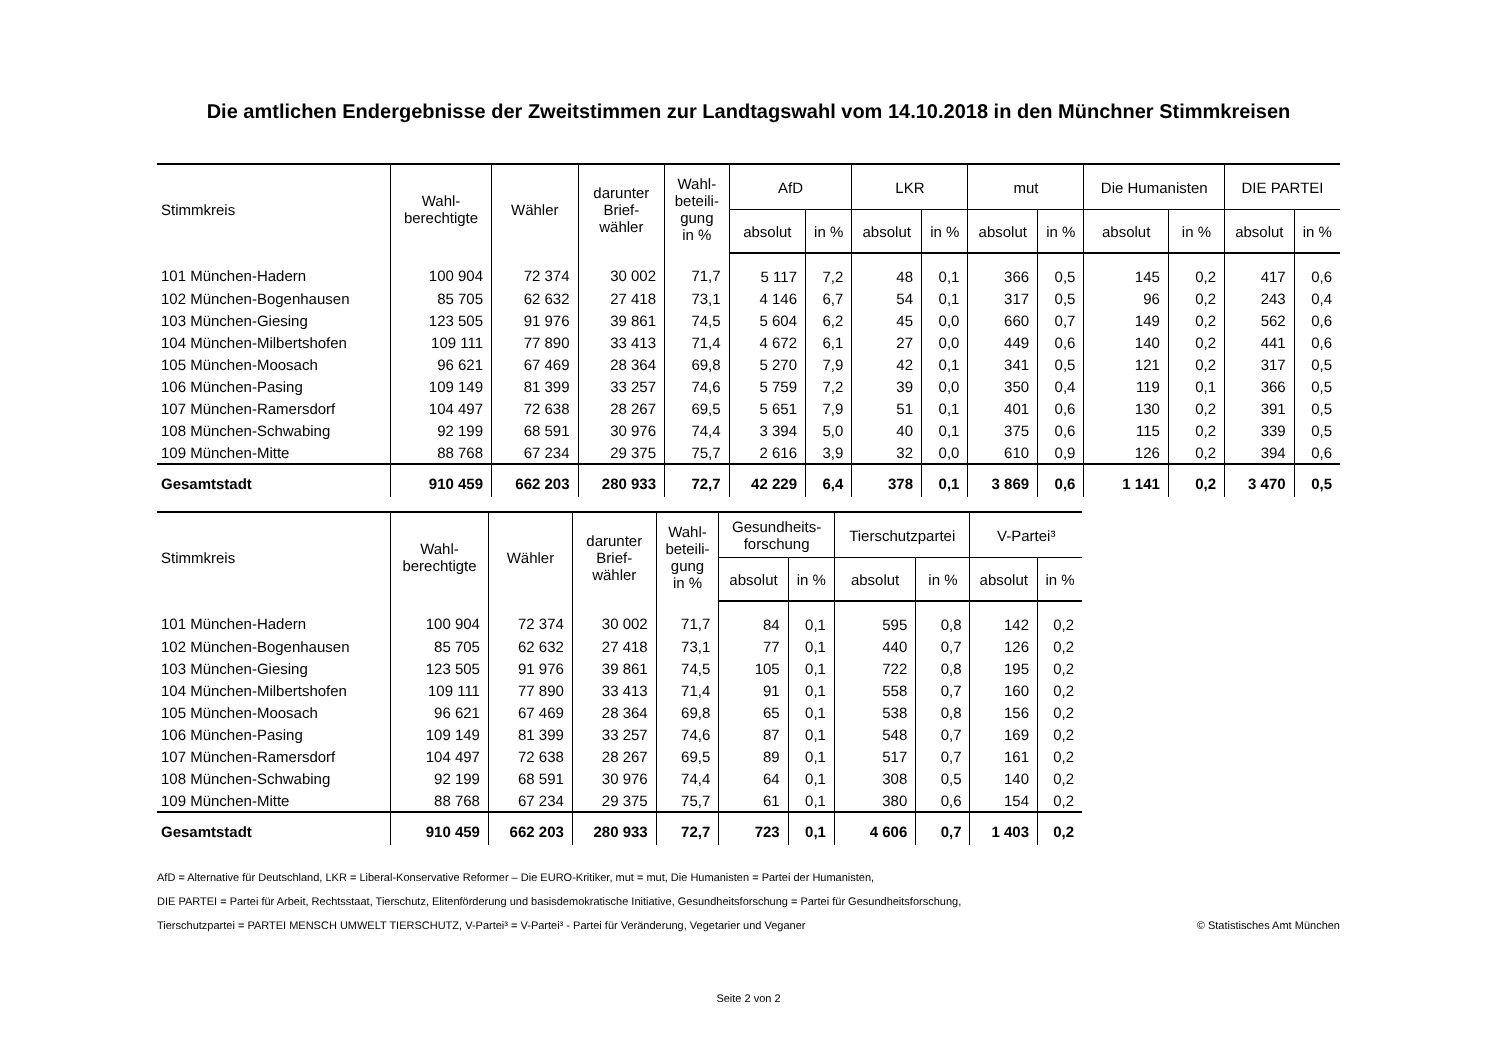Die amtlichen Endergebnisse der Zweitstimmen zur Landtagswahl vom 14.10.2018 in den Münchner Stimmkreisen
| Stimmkreis | Wahl- berechtigte | Wähler | darunter Brief- wähler | Wahl- beteili- gung in % | AfD | | LKR | | mut | | Die Humanisten | | DIE PARTEI | |
| --- | --- | --- | --- | --- | --- | --- | --- | --- | --- | --- | --- | --- | --- | --- |
| | | | | | absolut | in % | absolut | in % | absolut | in % | absolut | in % | absolut | in % |
| 101 München-Hadern | 100 904 | 72 374 | 30 002 | 71,7 | 5 117 | 7,2 | 48 | 0,1 | 366 | 0,5 | 145 | 0,2 | 417 | 0,6 |
| 102 München-Bogenhausen | 85 705 | 62 632 | 27 418 | 73,1 | 4 146 | 6,7 | 54 | 0,1 | 317 | 0,5 | 96 | 0,2 | 243 | 0,4 |
| 103 München-Giesing | 123 505 | 91 976 | 39 861 | 74,5 | 5 604 | 6,2 | 45 | 0,0 | 660 | 0,7 | 149 | 0,2 | 562 | 0,6 |
| 104 München-Milbertshofen | 109 111 | 77 890 | 33 413 | 71,4 | 4 672 | 6,1 | 27 | 0,0 | 449 | 0,6 | 140 | 0,2 | 441 | 0,6 |
| 105 München-Moosach | 96 621 | 67 469 | 28 364 | 69,8 | 5 270 | 7,9 | 42 | 0,1 | 341 | 0,5 | 121 | 0,2 | 317 | 0,5 |
| 106 München-Pasing | 109 149 | 81 399 | 33 257 | 74,6 | 5 759 | 7,2 | 39 | 0,0 | 350 | 0,4 | 119 | 0,1 | 366 | 0,5 |
| 107 München-Ramersdorf | 104 497 | 72 638 | 28 267 | 69,5 | 5 651 | 7,9 | 51 | 0,1 | 401 | 0,6 | 130 | 0,2 | 391 | 0,5 |
| 108 München-Schwabing | 92 199 | 68 591 | 30 976 | 74,4 | 3 394 | 5,0 | 40 | 0,1 | 375 | 0,6 | 115 | 0,2 | 339 | 0,5 |
| 109 München-Mitte | 88 768 | 67 234 | 29 375 | 75,7 | 2 616 | 3,9 | 32 | 0,0 | 610 | 0,9 | 126 | 0,2 | 394 | 0,6 |
| Gesamtstadt | 910 459 | 662 203 | 280 933 | 72,7 | 42 229 | 6,4 | 378 | 0,1 | 3 869 | 0,6 | 1 141 | 0,2 | 3 470 | 0,5 |
| Stimmkreis | Wahl- berechtigte | Wähler | darunter Brief- wähler | Wahl- beteili- gung in % | Gesundheits- forschung | | Tierschutzpartei | | V-Partei³ | |
| --- | --- | --- | --- | --- | --- | --- | --- | --- | --- | --- |
| | | | | | absolut | in % | absolut | in % | absolut | in % |
| 101 München-Hadern | 100 904 | 72 374 | 30 002 | 71,7 | 84 | 0,1 | 595 | 0,8 | 142 | 0,2 |
| 102 München-Bogenhausen | 85 705 | 62 632 | 27 418 | 73,1 | 77 | 0,1 | 440 | 0,7 | 126 | 0,2 |
| 103 München-Giesing | 123 505 | 91 976 | 39 861 | 74,5 | 105 | 0,1 | 722 | 0,8 | 195 | 0,2 |
| 104 München-Milbertshofen | 109 111 | 77 890 | 33 413 | 71,4 | 91 | 0,1 | 558 | 0,7 | 160 | 0,2 |
| 105 München-Moosach | 96 621 | 67 469 | 28 364 | 69,8 | 65 | 0,1 | 538 | 0,8 | 156 | 0,2 |
| 106 München-Pasing | 109 149 | 81 399 | 33 257 | 74,6 | 87 | 0,1 | 548 | 0,7 | 169 | 0,2 |
| 107 München-Ramersdorf | 104 497 | 72 638 | 28 267 | 69,5 | 89 | 0,1 | 517 | 0,7 | 161 | 0,2 |
| 108 München-Schwabing | 92 199 | 68 591 | 30 976 | 74,4 | 64 | 0,1 | 308 | 0,5 | 140 | 0,2 |
| 109 München-Mitte | 88 768 | 67 234 | 29 375 | 75,7 | 61 | 0,1 | 380 | 0,6 | 154 | 0,2 |
| Gesamtstadt | 910 459 | 662 203 | 280 933 | 72,7 | 723 | 0,1 | 4 606 | 0,7 | 1 403 | 0,2 |
AfD = Alternative für Deutschland, LKR = Liberal-Konservative Reformer – Die EURO-Kritiker, mut = mut, Die Humanisten = Partei der Humanisten,
DIE PARTEI = Partei für Arbeit, Rechtsstaat, Tierschutz, Elitenförderung und basisdemokratische Initiative, Gesundheitsforschung = Partei für Gesundheitsforschung,
Tierschutzpartei = PARTEI MENSCH UMWELT TIERSCHUTZ, V-Partei³ = V-Partei³ - Partei für Veränderung, Vegetarier und Veganer © Statistisches Amt München
Seite 2 von 2